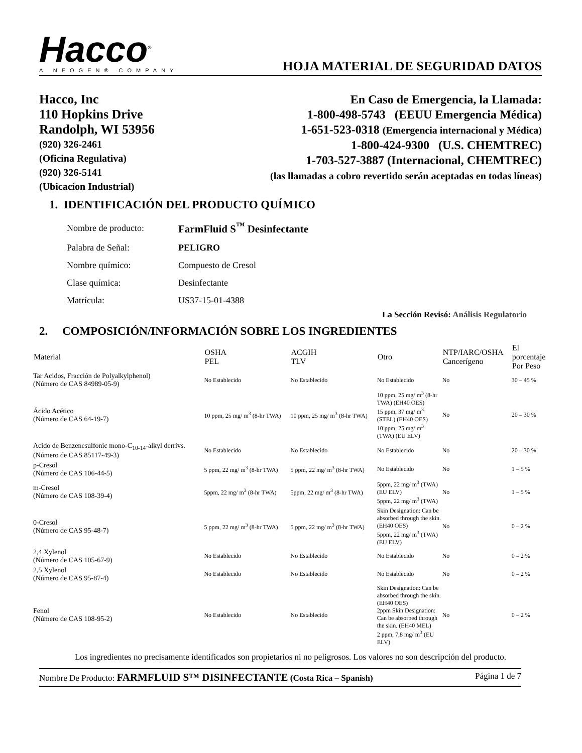Hacco<sup>®</sup>
A NEOGEN® COMPANY
HOJA MATERIAL DE SEGURIDAD DATOS
Hacco, Inc
110 Hopkins Drive
Randolph, WI 53956
(920) 326-2461
(Oficina Regulativa)
(920) 326-5141
(Ubicacíon Industrial)
En Caso de Emergencia, la Llamada:
1-800-498-5743 (EEUU Emergencia Médica)
1-651-523-0318 (Emergencia internacional y Médica)
1-800-424-9300 (U.S. CHEMTREC)
1-703-527-3887 (Internacional, CHEMTREC)
(las llamadas a cobro revertido serán aceptadas en todas líneas)
1. IDENTIFICACIÓN DEL PRODUCTO QUÍMICO
| Nombre de producto: | FarmFluid S<sup>™</sup> Desinfectante |
| Palabra de Señal: | PELIGRO |
| Nombre químico: | Compuesto de Cresol |
| Clase química: | Desinfectante |
| Matrícula: | US37-15-01-4388 |
La Sección Revisó: Análisis Regulatorio
2. COMPOSICIÓN/INFORMACIÓN SOBRE LOS INGREDIENTES
| Material | OSHA PEL | ACGIH TLV | Otro | NTP/IARC/OSHA Cancerígeno | El porcentaje Por Peso |
| --- | --- | --- | --- | --- | --- |
| Tar Acidos, Fracción de Polyalkylphenol) (Número de CAS 84989-05-9) | No Establecido | No Establecido | No Establecido | No | 30 – 45 % |
| Ácido Acético (Número de CAS 64-19-7) | 10 ppm, 25 mg/ m<sup>3</sup> (8-hr TWA) | 10 ppm, 25 mg/ m<sup>3</sup> (8-hr TWA) | 10 ppm, 25 mg/ m<sup>3</sup> (8-hr TWA) (EH40 OES) 15 ppm, 37 mg/ m<sup>3</sup> (STEL) (EH40 OES) 10 ppm, 25 mg/ m<sup>3</sup> (TWA) (EU ELV) | No | 20 – 30 % |
| Acido de Benzenesulfonic mono-C<sub>10-14</sub>-alkyl derrivs. (Número de CAS 85117-49-3) | No Establecido | No Establecido | No Establecido | No | 20 – 30 % |
| p-Cresol (Número de CAS 106-44-5) | 5 ppm, 22 mg/ m<sup>3</sup> (8-hr TWA) | 5 ppm, 22 mg/ m<sup>3</sup> (8-hr TWA) | No Establecido | No | 1 – 5 % |
| m-Cresol (Número de CAS 108-39-4) | 5ppm, 22 mg/ m<sup>3</sup> (8-hr TWA) | 5ppm, 22 mg/ m<sup>3</sup> (8-hr TWA) | 5ppm, 22 mg/ m<sup>3</sup> (TWA) (EU ELV) 5ppm, 22 mg/ m<sup>3</sup> (TWA) | No | 1 – 5 % |
| 0-Cresol (Número de CAS 95-48-7) | 5 ppm, 22 mg/ m<sup>3</sup> (8-hr TWA) | 5 ppm, 22 mg/ m<sup>3</sup> (8-hr TWA) | Skin Designation: Can be absorbed through the skin. (EH40 OES) 5ppm, 22 mg/ m<sup>3</sup> (TWA) (EU ELV) | No | 0 – 2 % |
| 2,4 Xylenol (Número de CAS 105-67-9) | No Establecido | No Establecido | No Establecido | No | 0 – 2 % |
| 2,5 Xylenol (Número de CAS 95-87-4) | No Establecido | No Establecido | No Establecido | No | 0 – 2 % |
| Fenol (Número de CAS 108-95-2) | No Establecido | No Establecido | Skin Designation: Can be absorbed through the skin. (EH40 OES) 2ppm Skin Designation: Can be absorbed through the skin. (EH40 MEL) 2 ppm, 7,8 mg/ m<sup>3</sup> (EU ELV) | No | 0 – 2 % |
Los ingredientes no precisamente identificados son propietarios ni no peligrosos. Los valores no son descripción del producto.
Nombre De Producto: FARMFLUID S™ DISINFECTANTE (Costa Rica – Spanish) Página 1 de 7